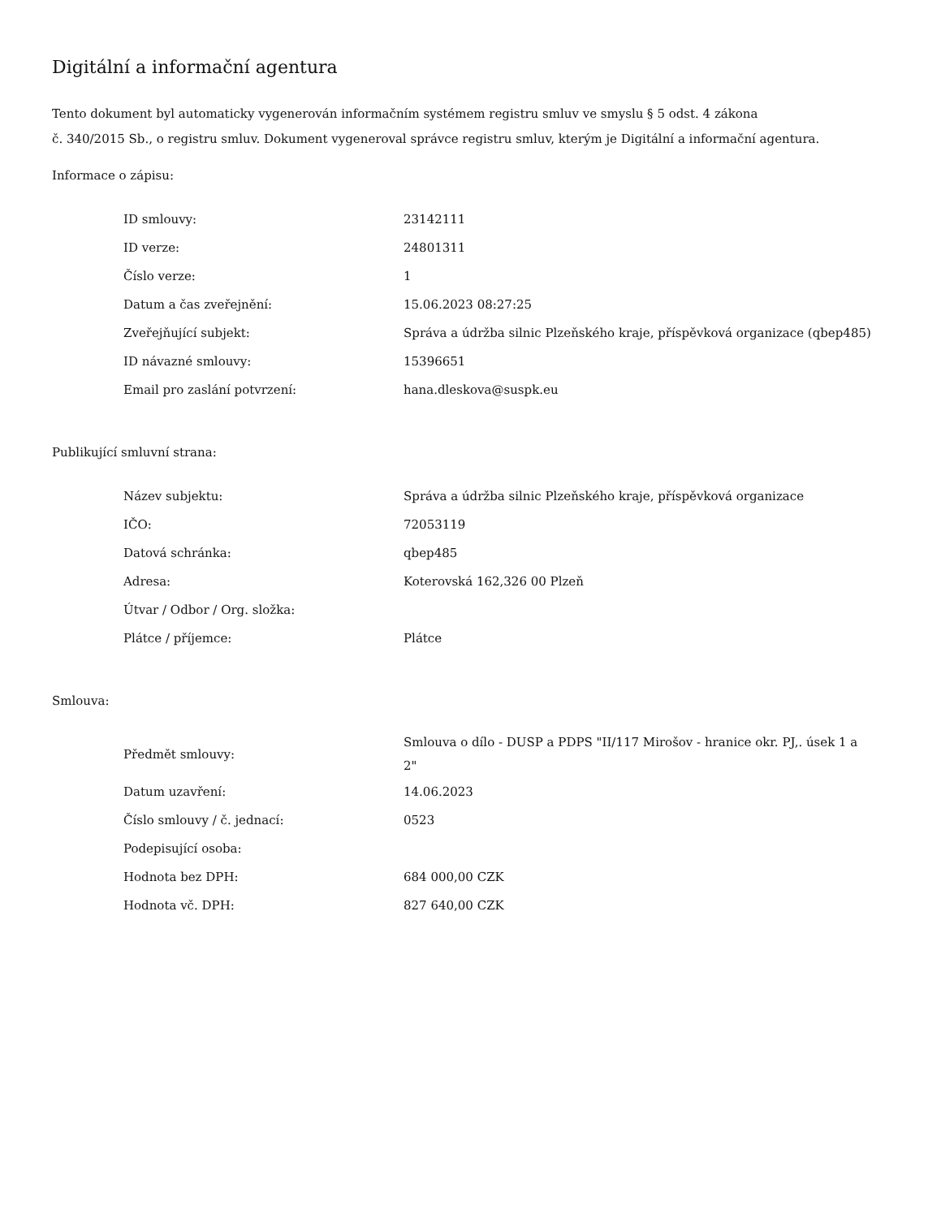Digitální a informační agentura
Tento dokument byl automaticky vygenerován informačním systémem registru smluv ve smyslu § 5 odst. 4 zákona
č. 340/2015 Sb., o registru smluv. Dokument vygeneroval správce registru smluv, kterým je Digitální a informační agentura.
Informace o zápisu:
| ID smlouvy: | 23142111 |
| ID verze: | 24801311 |
| Číslo verze: | 1 |
| Datum a čas zveřejnění: | 15.06.2023 08:27:25 |
| Zveřejňující subjekt: | Správa a údržba silnic Plzeňského kraje, příspěvková organizace (qbep485) |
| ID návazné smlouvy: | 15396651 |
| Email pro zaslání potvrzení: | hana.dleskova@suspk.eu |
Publikující smluvní strana:
| Název subjektu: | Správa a údržba silnic Plzeňského kraje, příspěvková organizace |
| IČO: | 72053119 |
| Datová schránka: | qbep485 |
| Adresa: | Koterovská 162,326 00 Plzeň |
| Útvar / Odbor / Org. složka: | |
| Plátce / příjemce: | Plátce |
Smlouva:
| Předmět smlouvy: | Smlouva o dílo - DUSP a PDPS "II/117 Mirošov - hranice okr. PJ,. úsek 1 a 2" |
| Datum uzavření: | 14.06.2023 |
| Číslo smlouvy / č. jednací: | 0523 |
| Podepisující osoba: | |
| Hodnota bez DPH: | 684 000,00 CZK |
| Hodnota vč. DPH: | 827 640,00 CZK |